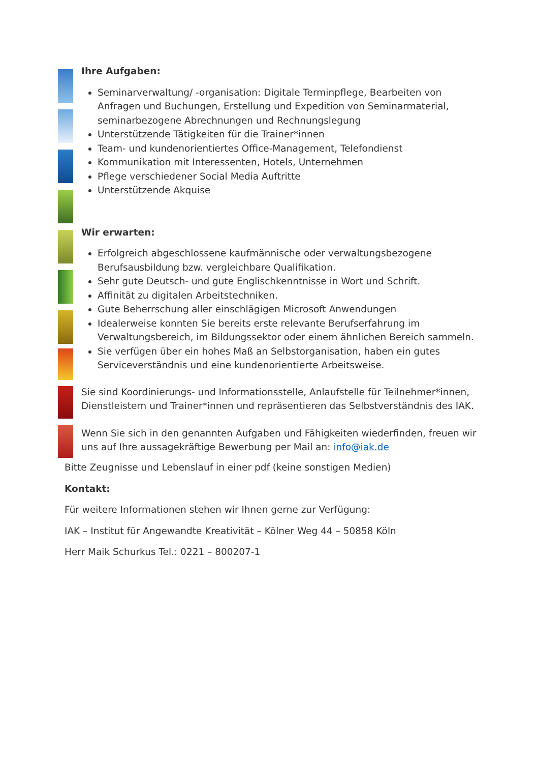Ihre Aufgaben:
Seminarverwaltung/ -organisation: Digitale Terminpflege, Bearbeiten von Anfragen und Buchungen, Erstellung und Expedition von Seminarmaterial, seminarbezogene Abrechnungen und Rechnungslegung
Unterstützende Tätigkeiten für die Trainer*innen
Team- und kundenorientiertes Office-Management, Telefondienst
Kommunikation mit Interessenten, Hotels, Unternehmen
Pflege verschiedener Social Media Auftritte
Unterstützende Akquise
Wir erwarten:
Erfolgreich abgeschlossene kaufmännische oder verwaltungsbezogene Berufsausbildung bzw. vergleichbare Qualifikation.
Sehr gute Deutsch- und gute Englischkenntnisse in Wort und Schrift.
Affinität zu digitalen Arbeitstechniken.
Gute Beherrschung aller einschlägigen Microsoft Anwendungen
Idealerweise konnten Sie bereits erste relevante Berufserfahrung im Verwaltungsbereich, im Bildungssektor oder einem ähnlichen Bereich sammeln.
Sie verfügen über ein hohes Maß an Selbstorganisation, haben ein gutes Serviceverständnis und eine kundenorientierte Arbeitsweise.
Sie sind Koordinierungs- und Informationsstelle, Anlaufstelle für Teilnehmer*innen, Dienstleistern und Trainer*innen und repräsentieren das Selbstverständnis des IAK.
Wenn Sie sich in den genannten Aufgaben und Fähigkeiten wiederfinden, freuen wir uns auf Ihre aussagekräftige Bewerbung per Mail an: info@iak.de
Bitte Zeugnisse und Lebenslauf in einer pdf (keine sonstigen Medien)
Kontakt:
Für weitere Informationen stehen wir Ihnen gerne zur Verfügung:
IAK – Institut für Angewandte Kreativität – Kölner Weg 44 – 50858 Köln
Herr Maik Schurkus Tel.: 0221 – 800207-1